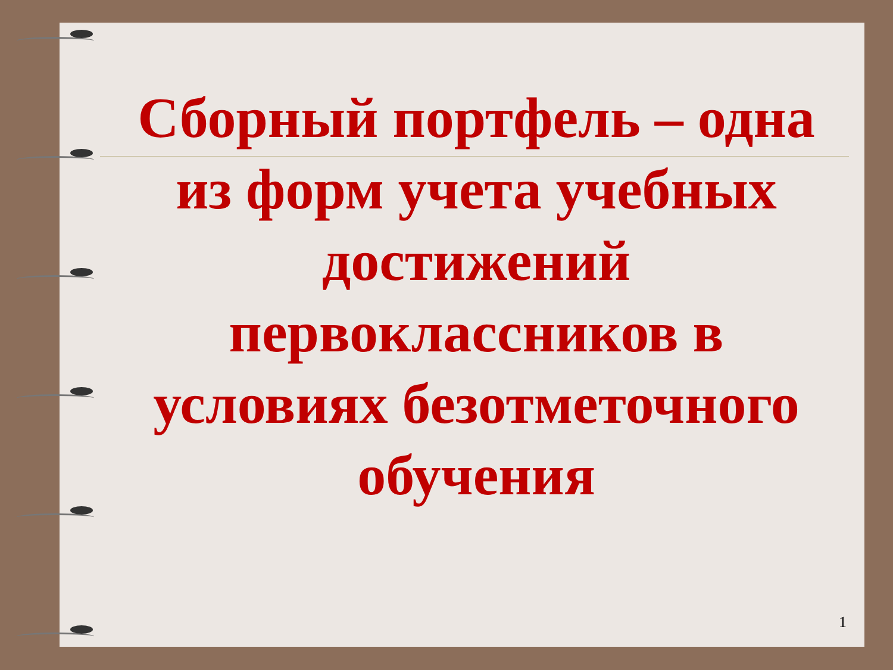Сборный портфель – одна из форм учета учебных достижений первоклассников в условиях безотметочного обучения
1